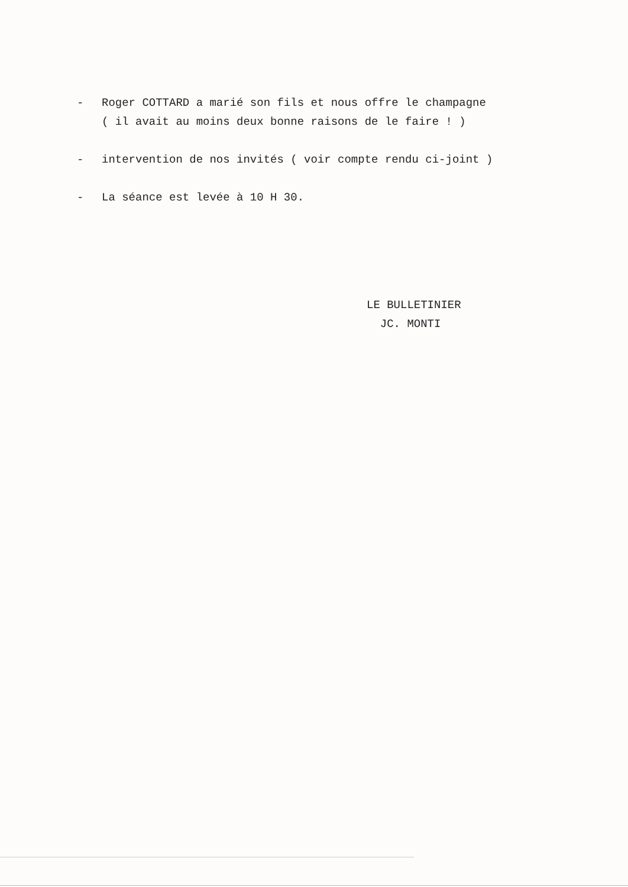- Roger COTTARD a marié son fils et nous offre le champagne
( il avait au moins deux bonne raisons de le faire ! )
- intervention de nos invités ( voir compte rendu ci-joint )
- La séance est levée à 10 H 30.
LE BULLETINIER
JC. MONTI